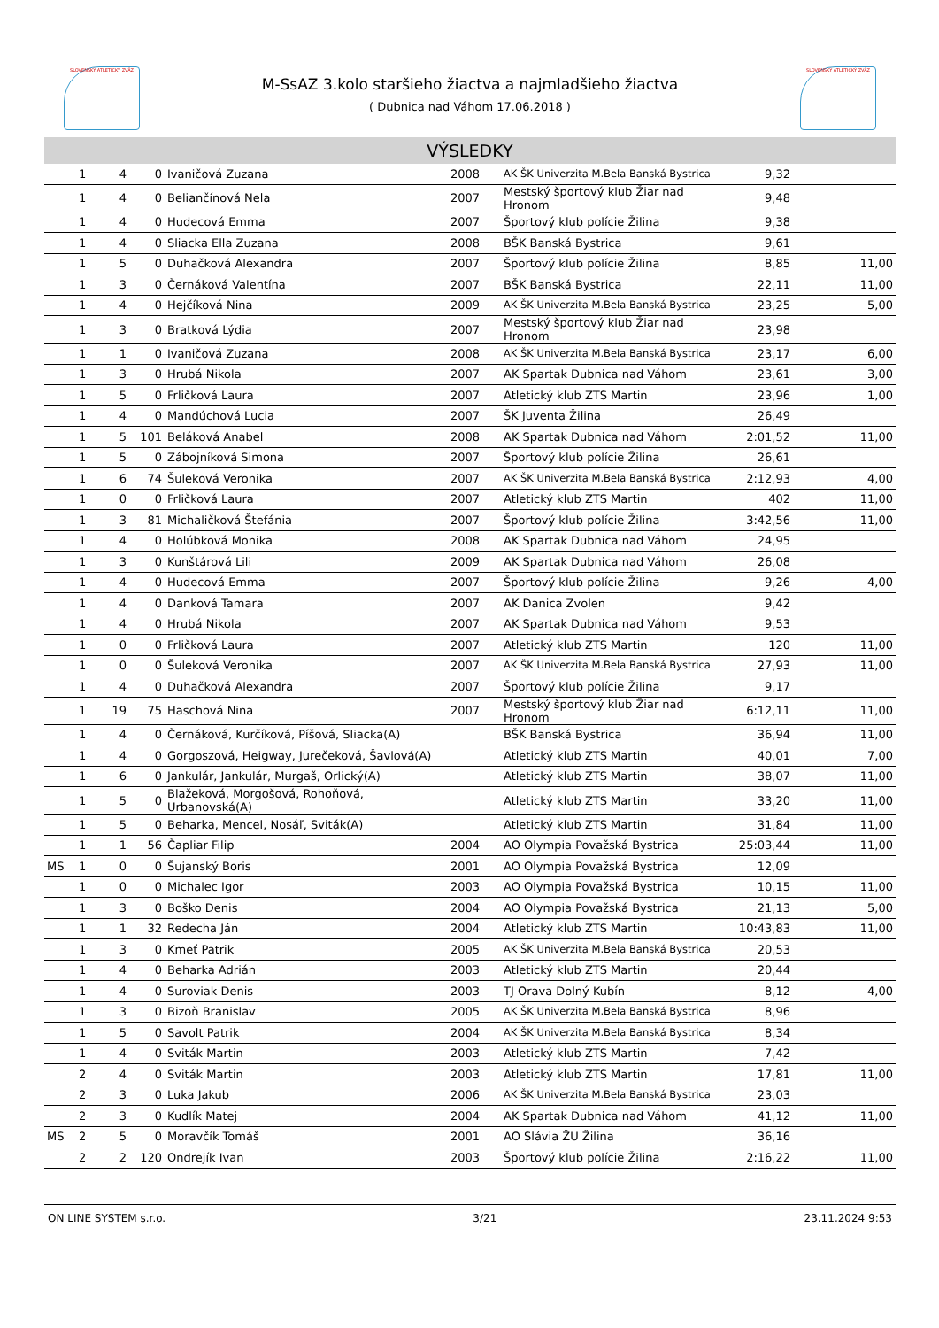SLOVENSKÝ ATLETICKÝ ZVÄZ SLOVENSKÝ ATLETICKÝ ZVÄZ
M-SsAZ 3.kolo staršieho žiactva a najmladšieho žiactva
( Dubnica nad Váhom 17.06.2018 )
VÝSLEDKY
| | 1 | 4 | 0 | Ivaničová Zuzana | 2008 | AK ŠK Univerzita M.Bela Banská Bystrica | 9,32 | |
| | 1 | 4 | 0 | Beliančínová Nela | 2007 | Mestský športový klub Žiar nad Hronom | 9,48 | |
| | 1 | 4 | 0 | Hudecová Emma | 2007 | Športový klub polície Žilina | 9,38 | |
| | 1 | 4 | 0 | Sliacka Ella Zuzana | 2008 | BŠK Banská Bystrica | 9,61 | |
| | 1 | 5 | 0 | Duhačková Alexandra | 2007 | Športový klub polície Žilina | 8,85 | 11,00 |
| | 1 | 3 | 0 | Černáková Valentína | 2007 | BŠK Banská Bystrica | 22,11 | 11,00 |
| | 1 | 4 | 0 | Hejčíková Nina | 2009 | AK ŠK Univerzita M.Bela Banská Bystrica | 23,25 | 5,00 |
| | 1 | 3 | 0 | Bratková Lýdia | 2007 | Mestský športový klub Žiar nad Hronom | 23,98 | |
| | 1 | 1 | 0 | Ivaničová Zuzana | 2008 | AK ŠK Univerzita M.Bela Banská Bystrica | 23,17 | 6,00 |
| | 1 | 3 | 0 | Hrubá Nikola | 2007 | AK Spartak Dubnica nad Váhom | 23,61 | 3,00 |
| | 1 | 5 | 0 | Frličková Laura | 2007 | Atletický klub ZTS Martin | 23,96 | 1,00 |
| | 1 | 4 | 0 | Mandúchová Lucia | 2007 | ŠK Juventa Žilina | 26,49 | |
| | 1 | 5 | 101 | Beláková Anabel | 2008 | AK Spartak Dubnica nad Váhom | 2:01,52 | 11,00 |
| | 1 | 5 | 0 | Zábojníková Simona | 2007 | Športový klub polície Žilina | 26,61 | |
| | 1 | 6 | 74 | Šuleková Veronika | 2007 | AK ŠK Univerzita M.Bela Banská Bystrica | 2:12,93 | 4,00 |
| | 1 | 0 | 0 | Frličková Laura | 2007 | Atletický klub ZTS Martin | 402 | 11,00 |
| | 1 | 3 | 81 | Michaličková Štefánia | 2007 | Športový klub polície Žilina | 3:42,56 | 11,00 |
| | 1 | 4 | 0 | Holúbková Monika | 2008 | AK Spartak Dubnica nad Váhom | 24,95 | |
| | 1 | 3 | 0 | Kunštárová Lili | 2009 | AK Spartak Dubnica nad Váhom | 26,08 | |
| | 1 | 4 | 0 | Hudecová Emma | 2007 | Športový klub polície Žilina | 9,26 | 4,00 |
| | 1 | 4 | 0 | Danková Tamara | 2007 | AK Danica Zvolen | 9,42 | |
| | 1 | 4 | 0 | Hrubá Nikola | 2007 | AK Spartak Dubnica nad Váhom | 9,53 | |
| | 1 | 0 | 0 | Frličková Laura | 2007 | Atletický klub ZTS Martin | 120 | 11,00 |
| | 1 | 0 | 0 | Šuleková Veronika | 2007 | AK ŠK Univerzita M.Bela Banská Bystrica | 27,93 | 11,00 |
| | 1 | 4 | 0 | Duhačková Alexandra | 2007 | Športový klub polície Žilina | 9,17 | |
| | 1 | 19 | 75 | Haschová Nina | 2007 | Mestský športový klub Žiar nad Hronom | 6:12,11 | 11,00 |
| | 1 | 4 | 0 | Černáková, Kurčíková, Píšová, Sliacka(A) | | BŠK Banská Bystrica | 36,94 | 11,00 |
| | 1 | 4 | 0 | Gorgoszová, Heigway, Jurečeková, Šavlová(A) | | Atletický klub ZTS Martin | 40,01 | 7,00 |
| | 1 | 6 | 0 | Jankulár, Jankulár, Murgaš, Orlický(A) | | Atletický klub ZTS Martin | 38,07 | 11,00 |
| | 1 | 5 | 0 | Blažeková, Morgošová, Rohoňová, Urbanovská(A) | | Atletický klub ZTS Martin | 33,20 | 11,00 |
| | 1 | 5 | 0 | Beharka, Mencel, Nosáľ, Sviták(A) | | Atletický klub ZTS Martin | 31,84 | 11,00 |
| | 1 | 1 | 56 | Čapliar Filip | 2004 | AO Olympia Považská Bystrica | 25:03,44 | 11,00 |
| MS | 1 | 0 | 0 | Šujanský Boris | 2001 | AO Olympia Považská Bystrica | 12,09 | |
| | 1 | 0 | 0 | Michalec Igor | 2003 | AO Olympia Považská Bystrica | 10,15 | 11,00 |
| | 1 | 3 | 0 | Boško Denis | 2004 | AO Olympia Považská Bystrica | 21,13 | 5,00 |
| | 1 | 1 | 32 | Redecha Ján | 2004 | Atletický klub ZTS Martin | 10:43,83 | 11,00 |
| | 1 | 3 | 0 | Kmeť Patrik | 2005 | AK ŠK Univerzita M.Bela Banská Bystrica | 20,53 | |
| | 1 | 4 | 0 | Beharka Adrián | 2003 | Atletický klub ZTS Martin | 20,44 | |
| | 1 | 4 | 0 | Suroviak Denis | 2003 | TJ Orava Dolný Kubín | 8,12 | 4,00 |
| | 1 | 3 | 0 | Bizoň Branislav | 2005 | AK ŠK Univerzita M.Bela Banská Bystrica | 8,96 | |
| | 1 | 5 | 0 | Savolt Patrik | 2004 | AK ŠK Univerzita M.Bela Banská Bystrica | 8,34 | |
| | 1 | 4 | 0 | Sviták Martin | 2003 | Atletický klub ZTS Martin | 7,42 | |
| | 2 | 4 | 0 | Sviták Martin | 2003 | Atletický klub ZTS Martin | 17,81 | 11,00 |
| | 2 | 3 | 0 | Luka Jakub | 2006 | AK ŠK Univerzita M.Bela Banská Bystrica | 23,03 | |
| | 2 | 3 | 0 | Kudlík Matej | 2004 | AK Spartak Dubnica nad Váhom | 41,12 | 11,00 |
| MS | 2 | 5 | 0 | Moravčík Tomáš | 2001 | AO Slávia ŽU Žilina | 36,16 | |
| | 2 | 2 | 120 | Ondrejík Ivan | 2003 | Športový klub polície Žilina | 2:16,22 | 11,00 |
ON LINE SYSTEM s.r.o. 3/21 23.11.2024 9:53